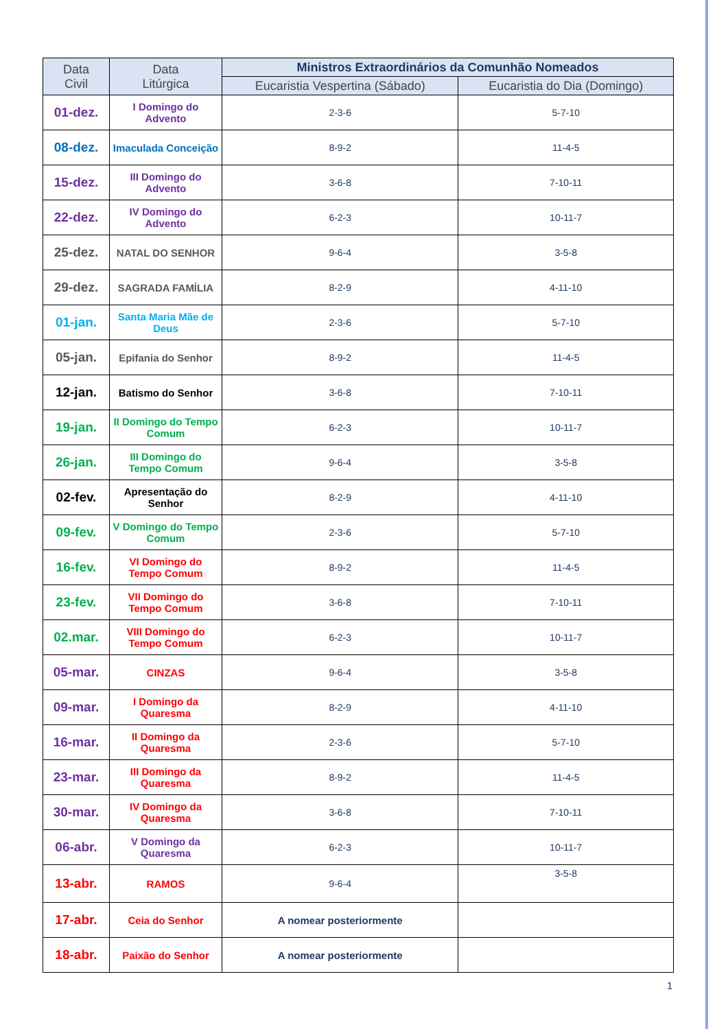| Data Civil | Data Litúrgica | Ministros Extraordinários da Comunhão Nomeados | |
| --- | --- | --- | --- |
| | | Eucaristia Vespertina (Sábado) | Eucaristia do Dia (Domingo) |
| 01-dez. | I Domingo do Advento | 2-3-6 | 5-7-10 |
| 08-dez. | Imaculada Conceição | 8-9-2 | 11-4-5 |
| 15-dez. | III Domingo do Advento | 3-6-8 | 7-10-11 |
| 22-dez. | IV Domingo do Advento | 6-2-3 | 10-11-7 |
| 25-dez. | NATAL DO SENHOR | 9-6-4 | 3-5-8 |
| 29-dez. | SAGRADA FAMÍLIA | 8-2-9 | 4-11-10 |
| 01-jan. | Santa Maria Mãe de Deus | 2-3-6 | 5-7-10 |
| 05-jan. | Epifania do Senhor | 8-9-2 | 11-4-5 |
| 12-jan. | Batismo do Senhor | 3-6-8 | 7-10-11 |
| 19-jan. | II Domingo do Tempo Comum | 6-2-3 | 10-11-7 |
| 26-jan. | III Domingo do Tempo Comum | 9-6-4 | 3-5-8 |
| 02-fev. | Apresentação do Senhor | 8-2-9 | 4-11-10 |
| 09-fev. | V Domingo do Tempo Comum | 2-3-6 | 5-7-10 |
| 16-fev. | VI Domingo do Tempo Comum | 8-9-2 | 11-4-5 |
| 23-fev. | VII Domingo do Tempo Comum | 3-6-8 | 7-10-11 |
| 02.mar. | VIII Domingo do Tempo Comum | 6-2-3 | 10-11-7 |
| 05-mar. | CINZAS | 9-6-4 | 3-5-8 |
| 09-mar. | I Domingo da Quaresma | 8-2-9 | 4-11-10 |
| 16-mar. | II Domingo da Quaresma | 2-3-6 | 5-7-10 |
| 23-mar. | III Domingo da Quaresma | 8-9-2 | 11-4-5 |
| 30-mar. | IV Domingo da Quaresma | 3-6-8 | 7-10-11 |
| 06-abr. | V Domingo da Quaresma | 6-2-3 | 10-11-7 |
| 13-abr. | RAMOS | 9-6-4 | 3-5-8 |
| 17-abr. | Ceia do Senhor | A nomear posteriormente | |
| 18-abr. | Paixão do Senhor | A nomear posteriormente | |
1